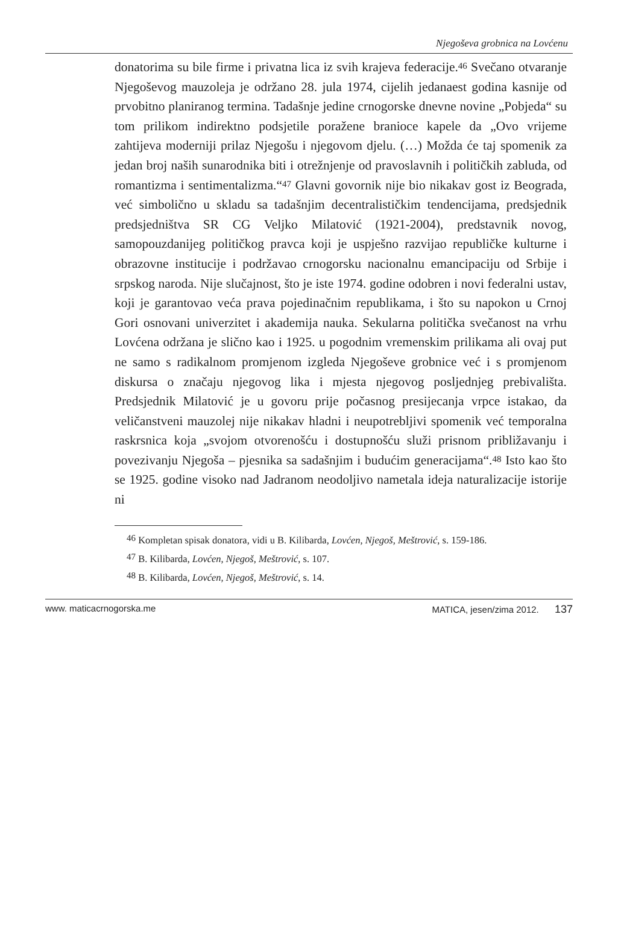Njegoševa grobnica na Lovćenu
donatorima su bile firme i privatna lica iz svih krajeva federacije.<sup>46</sup> Svečano otvaranje Njegoševog mauzoleja je održano 28. jula 1974, cijelih jedanaest godina kasnije od prvobitno planiranog termina. Tadašnje jedine crnogorske dnevne novine „Pobjeda“ su tom prilikom indirektno podsjetile poražene branioce kapele da „Ovo vrijeme zahtijeva moderniji prilaz Njegošu i njegovom djelu. (…) Možda će taj spomenik za jedan broj naših sunarodnika biti i otrežnjenje od pravoslavnih i političkih zabluda, od romantizma i sentimentalizma.“<sup>47</sup> Glavni govornik nije bio nikakav gost iz Beograda, već simbolično u skladu sa tadašnjim decentralističkim tendencijama, predsjednik predsjedništva SR CG Veljko Milatović (1921-2004), predstavnik novog, samopouzdanijeg političkog pravca koji je uspješno razvijao republičke kulturne i obrazovne institucije i podržavao crnogorsku nacionalnu emancipaciju od Srbije i srpskog naroda. Nije slučajnost, što je iste 1974. godine odobren i novi federalni ustav, koji je garantovao veća prava pojedinačnim republikama, i što su napokon u Crnoj Gori osnovani univerzitet i akademija nauka. Sekularna politička svečanost na vrhu Lovćena održana je slično kao i 1925. u pogodnim vremenskim prilikama ali ovaj put ne samo s radikalnom promjenom izgleda Njegoševe grobnice već i s promjenom diskursa o značaju njegovog lika i mjesta njegovog posljednjeg prebivališta. Predsjednik Milatović je u govoru prije počasnog presijecanja vrpce istakao, da veličanstveni mauzolej nije nikakav hladni i neupotrebljivi spomenik već temporalna raskrsnica koja „svojom otvorenošću i dostupnošću služi prisnom približavanju i povezivanju Njegoša – pjesnika sa sadašnjim i budućim generacijama“.<sup>48</sup> Isto kao što se 1925. godine visoko nad Jadranom neodoljivo nametala ideja naturalizacije istorije ni
<sup>46</sup> Kompletan spisak donatora, vidi u B. Kilibarda, Lovćen, Njegoš, Meštrović, s. 159-186.
<sup>47</sup> B. Kilibarda, Lovćen, Njegoš, Meštrović, s. 107.
<sup>48</sup> B. Kilibarda, Lovćen, Njegoš, Meštrović, s. 14.
www. maticacrnogorska.me MATICA, jesen/zima 2012. 137